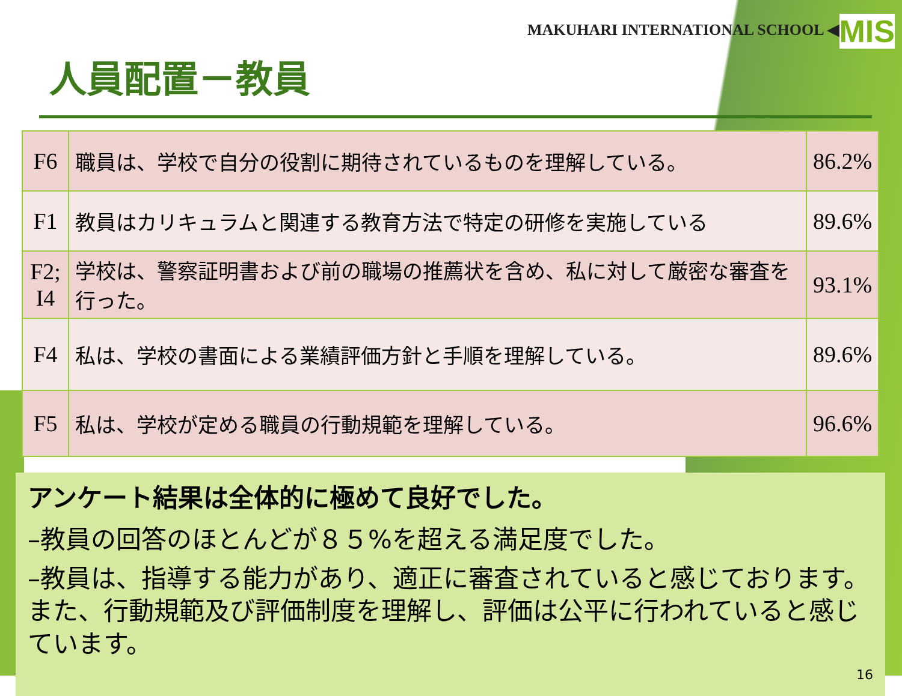MAKUHARI INTERNATIONAL SCHOOL ◀MIS
人員配置－教員
| F6 | 職員は、学校で自分の役割に期待されているものを理解している。 | 86.2% |
| F1 | 教員はカリキュラムと関連する教育方法で特定の研修を実施している | 89.6% |
| F2; I4 | 学校は、警察証明書および前の職場の推薦状を含め、私に対して厳密な審査を行った。 | 93.1% |
| F4 | 私は、学校の書面による業績評価方針と手順を理解している。 | 89.6% |
| F5 | 私は、学校が定める職員の行動規範を理解している。 | 96.6% |
アンケート結果は全体的に極めて良好でした。
–教員の回答のほとんどが８５%を超える満足度でした。
–教員は、指導する能力があり、適正に審査されていると感じております。また、行動規範及び評価制度を理解し、評価は公平に行われていると感じています。
16